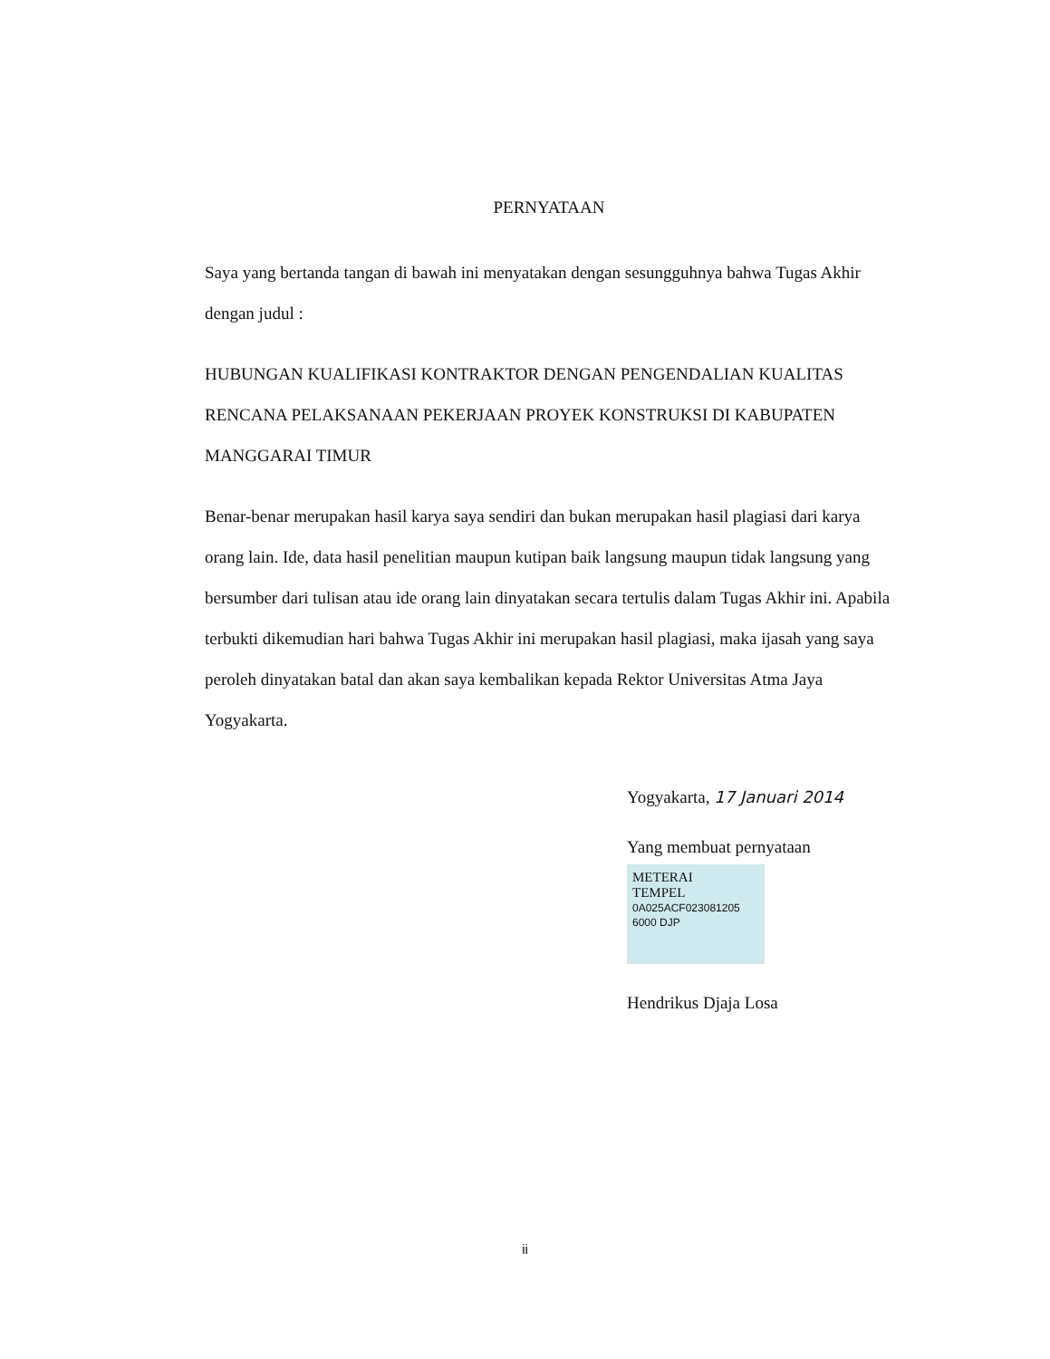PERNYATAAN
Saya yang bertanda tangan di bawah ini menyatakan dengan sesungguhnya bahwa Tugas Akhir dengan judul :
HUBUNGAN KUALIFIKASI KONTRAKTOR DENGAN PENGENDALIAN KUALITAS RENCANA PELAKSANAAN PEKERJAAN PROYEK KONSTRUKSI DI KABUPATEN MANGGARAI TIMUR
Benar-benar merupakan hasil karya saya sendiri dan bukan merupakan hasil plagiasi dari karya orang lain. Ide, data hasil penelitian maupun kutipan baik langsung maupun tidak langsung yang bersumber dari tulisan atau ide orang lain dinyatakan secara tertulis dalam Tugas Akhir ini. Apabila terbukti dikemudian hari bahwa Tugas Akhir ini merupakan hasil plagiasi, maka ijasah yang saya peroleh dinyatakan batal dan akan saya kembalikan kepada Rektor Universitas Atma Jaya Yogyakarta.
Yogyakarta, 17 Januari 2014
Yang membuat pernyataan
METERAI
TEMPEL
0A025ACF023081205
6000 DJP
Hendrikus Djaja Losa
ii